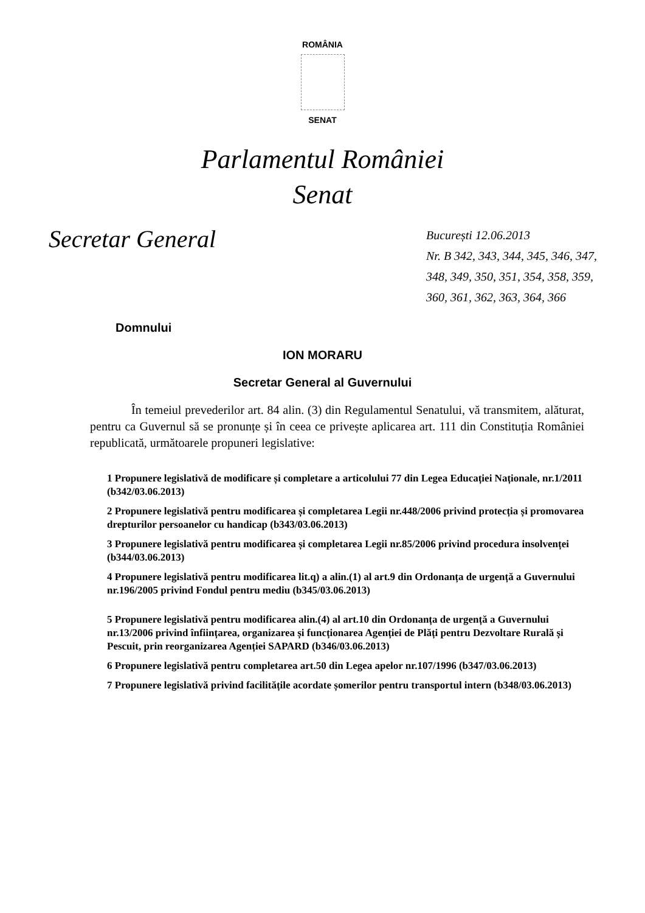ROMÂNIA
SENAT
Parlamentul României
Senat
Secretar General
București 12.06.2013
Nr. B 342, 343, 344, 345, 346, 347, 348, 349, 350, 351, 354, 358, 359, 360, 361, 362, 363, 364, 366
Domnului
ION MORARU
Secretar General al Guvernului
În temeiul prevederilor art. 84 alin. (3) din Regulamentul Senatului, vă transmitem, alăturat, pentru ca Guvernul să se pronunțe și în ceea ce privește aplicarea art. 111 din Constituția României republicată, următoarele propuneri legislative:
1 Propunere legislativă de modificare și completare a articolului 77 din Legea Educației Naționale, nr.1/2011 (b342/03.06.2013)
2 Propunere legislativă pentru modificarea și completarea Legii nr.448/2006 privind protecția și promovarea drepturilor persoanelor cu handicap (b343/03.06.2013)
3 Propunere legislativă pentru modificarea și completarea Legii nr.85/2006 privind procedura insolvenței (b344/03.06.2013)
4 Propunere legislativă pentru modificarea lit.q) a alin.(1) al art.9 din Ordonanța de urgență a Guvernului nr.196/2005 privind Fondul pentru mediu (b345/03.06.2013)
5 Propunere legislativă pentru modificarea alin.(4) al art.10 din Ordonanța de urgență a Guvernului nr.13/2006 privind înființarea, organizarea și funcționarea Agenției de Plăți pentru Dezvoltare Rurală și Pescuit, prin reorganizarea Agenției SAPARD (b346/03.06.2013)
6 Propunere legislativă pentru completarea art.50 din Legea apelor nr.107/1996 (b347/03.06.2013)
7 Propunere legislativă privind facilitățile acordate șomerilor pentru transportul intern (b348/03.06.2013)